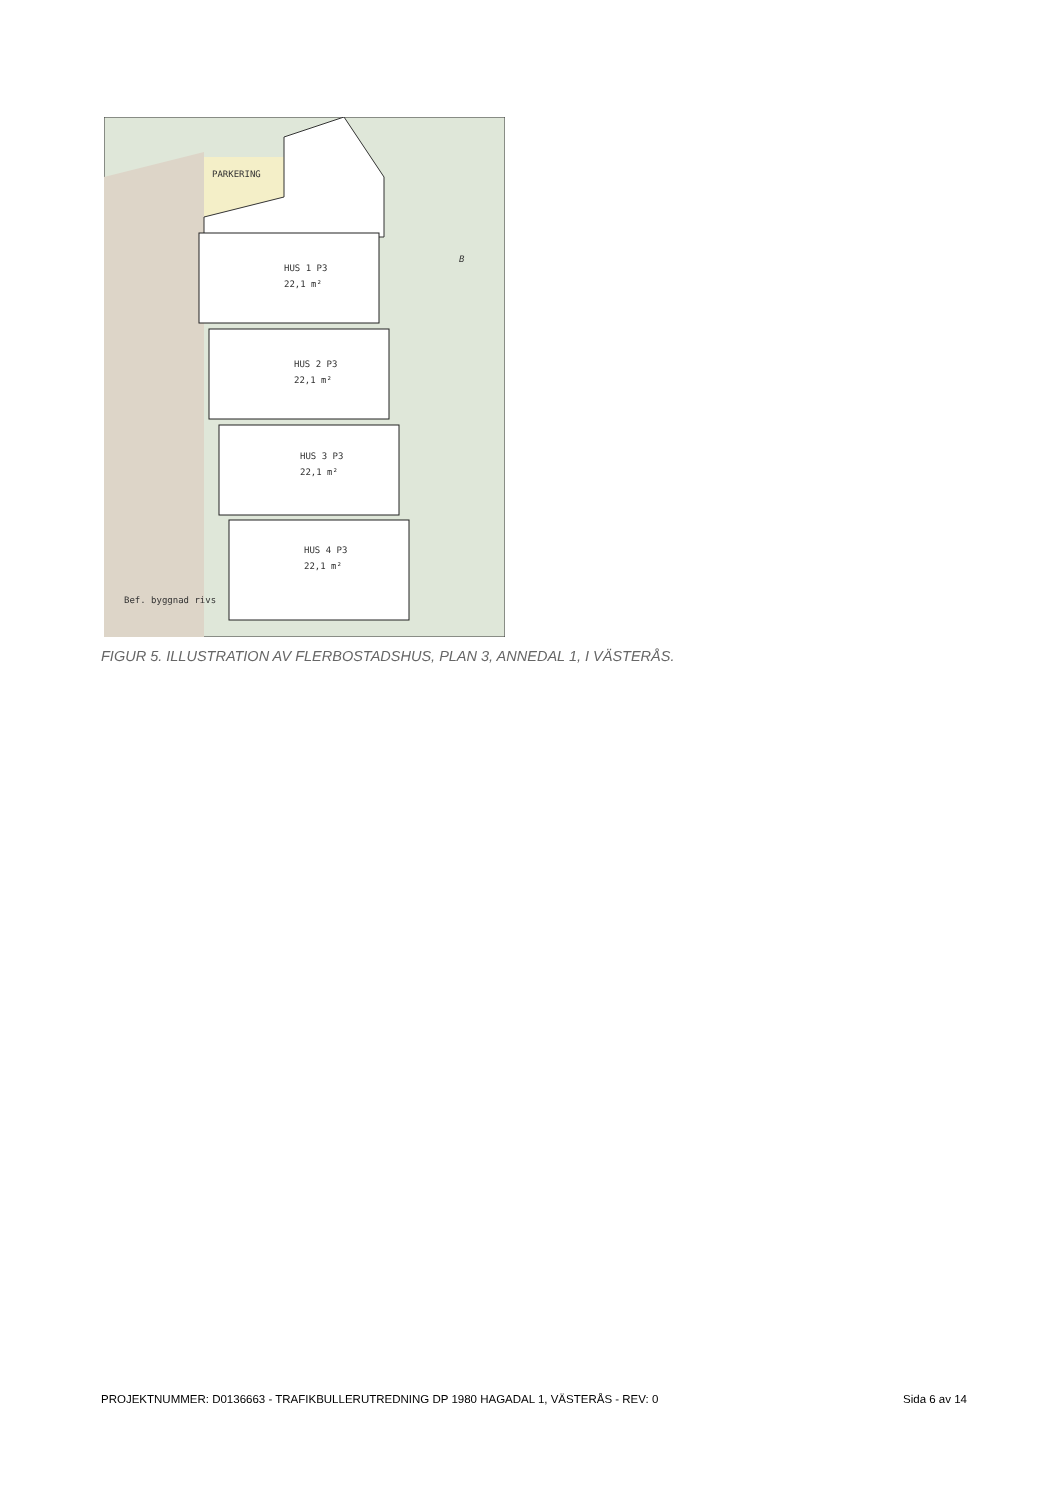PARKERING
HUS 1 P3
22,1 m²
HUS 2 P3
22,1 m²
HUS 3 P3
22,1 m²
HUS 4 P3
22,1 m²
Bef. byggnad rivs
B
FIGUR 5. ILLUSTRATION AV FLERBOSTADSHUS, PLAN 3, ANNEDAL 1, I VÄSTERÅS.
PROJEKTNUMMER: D0136663 - TRAFIKBULLERUTREDNING DP 1980 HAGADAL 1, VÄSTERÅS - REV: 0 Sida 6 av 14